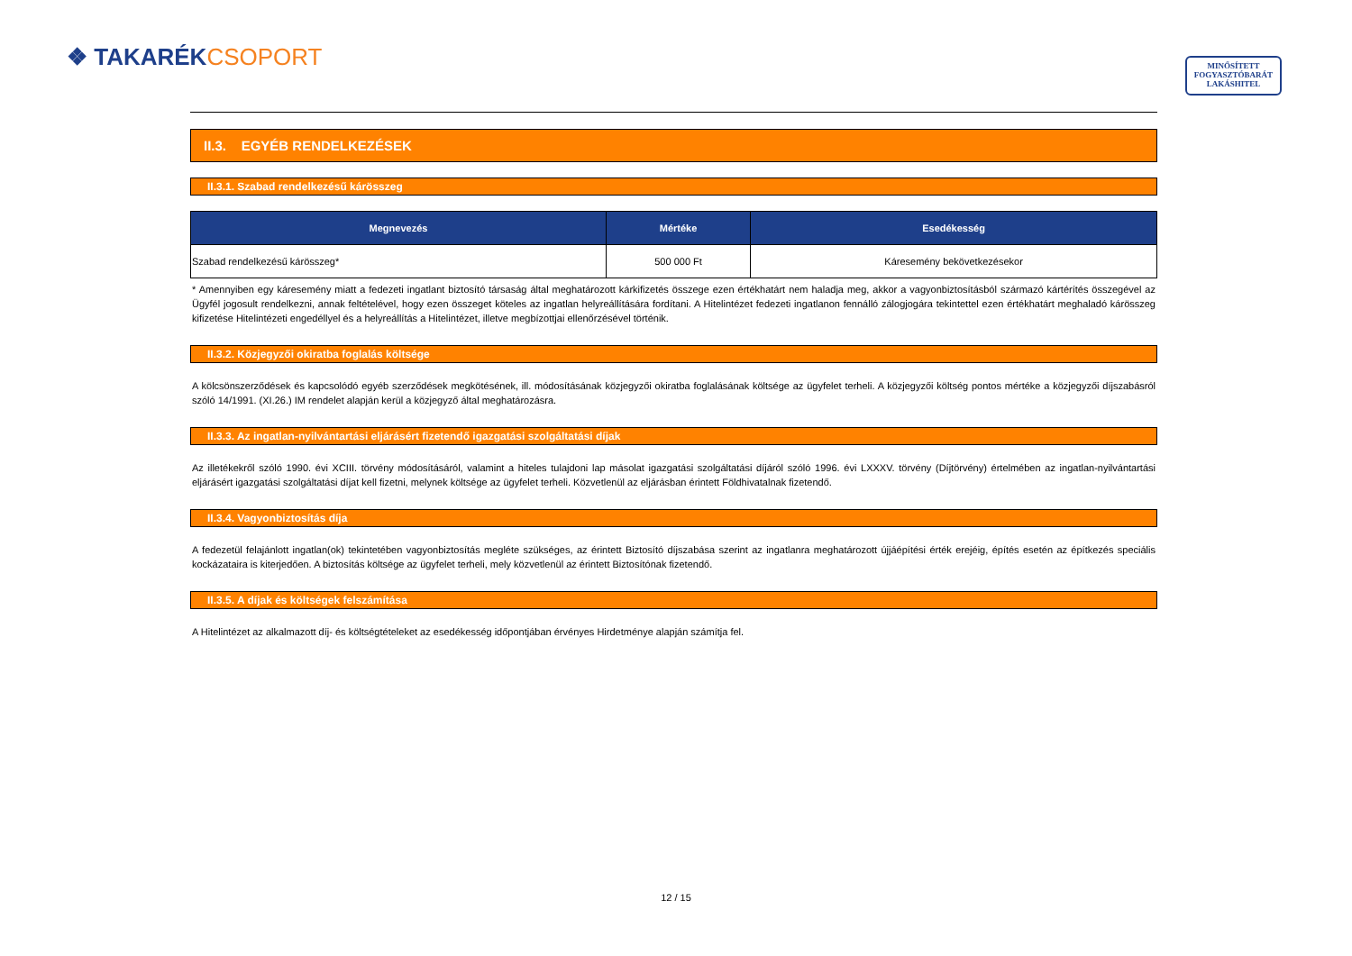❖ TAKARÉKCSOPORT
MINŐSÍTETT
FOGYASZTÓBARÁT
LAKÁSHITEL
II.3. EGYÉB RENDELKEZÉSEK
II.3.1. Szabad rendelkezésű kárösszeg
| Megnevezés | Mértéke | Esedékesség |
| --- | --- | --- |
| Szabad rendelkezésű kárösszeg* | 500 000 Ft | Káresemény bekövetkezésekor |
* Amennyiben egy káresemény miatt a fedezeti ingatlant biztosító társaság által meghatározott kárkifizetés összege ezen értékhatárt nem haladja meg, akkor a vagyonbiztosításból származó kártérítés összegével az Ügyfél jogosult rendelkezni, annak feltételével, hogy ezen összeget köteles az ingatlan helyreállítására fordítani. A Hitelintézet fedezeti ingatlanon fennálló zálogjogára tekintettel ezen értékhatárt meghaladó kárösszeg kifizetése Hitelintézeti engedéllyel és a helyreállítás a Hitelintézet, illetve megbízottjai ellenőrzésével történik.
II.3.2. Közjegyzői okiratba foglalás költsége
A kölcsönszerződések és kapcsolódó egyéb szerződések megkötésének, ill. módosításának közjegyzői okiratba foglalásának költsége az ügyfelet terheli. A közjegyzői költség pontos mértéke a közjegyzői díjszabásról szóló 14/1991. (XI.26.) IM rendelet alapján kerül a közjegyző által meghatározásra.
II.3.3. Az ingatlan-nyilvántartási eljárásért fizetendő igazgatási szolgáltatási díjak
Az illetékekről szóló 1990. évi XCIII. törvény módosításáról, valamint a hiteles tulajdoni lap másolat igazgatási szolgáltatási díjáról szóló 1996. évi LXXXV. törvény (Díjtörvény) értelmében az ingatlan-nyilvántartási eljárásért igazgatási szolgáltatási díjat kell fizetni, melynek költsége az ügyfelet terheli. Közvetlenül az eljárásban érintett Földhivatalnak fizetendő.
II.3.4. Vagyonbiztosítás díja
A fedezetül felajánlott ingatlan(ok) tekintetében vagyonbiztosítás megléte szükséges, az érintett Biztosító díjszabása szerint az ingatlanra meghatározott újjáépítési érték erejéig, építés esetén az építkezés speciális kockázataira is kiterjedően. A biztosítás költsége az ügyfelet terheli, mely közvetlenül az érintett Biztosítónak fizetendő.
II.3.5. A díjak és költségek felszámítása
A Hitelintézet az alkalmazott díj- és költségtételeket az esedékesség időpontjában érvényes Hirdetménye alapján számítja fel.
12 / 15